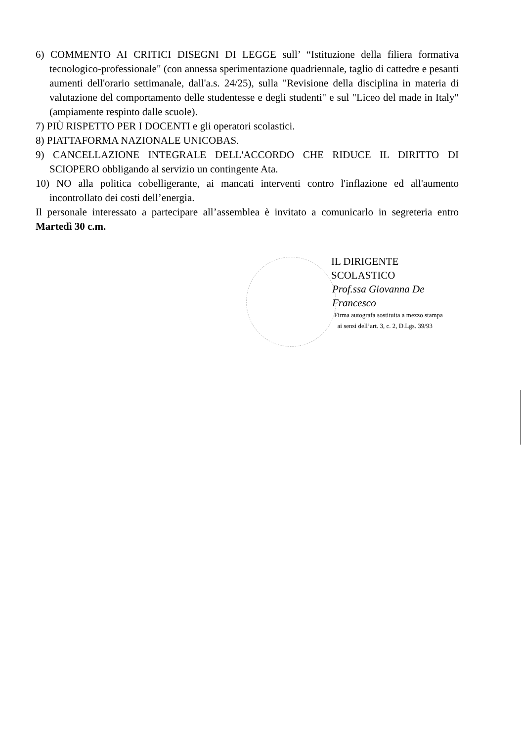6) COMMENTO AI CRITICI DISEGNI DI LEGGE sull’ “Istituzione della filiera formativa tecnologico-professionale" (con annessa sperimentazione quadriennale, taglio di cattedre e pesanti aumenti dell'orario settimanale, dall'a.s. 24/25), sulla "Revisione della disciplina in materia di valutazione del comportamento delle studentesse e degli studenti" e sul "Liceo del made in Italy" (ampiamente respinto dalle scuole).
7) PIÙ RISPETTO PER I DOCENTI e gli operatori scolastici.
8) PIATTAFORMA NAZIONALE UNICOBAS.
9) CANCELLAZIONE INTEGRALE DELL'ACCORDO CHE RIDUCE IL DIRITTO DI SCIOPERO obbligando al servizio un contingente Ata.
10) NO alla politica cobelligerante, ai mancati interventi contro l'inflazione ed all'aumento incontrollato dei costi dell’energia.
Il personale interessato a partecipare all’assemblea è invitato a comunicarlo in segreteria entro Martedì 30 c.m.
IL DIRIGENTE SCOLASTICO
Prof.ssa Giovanna De Francesco
Firma autografa sostituita a mezzo stampa
ai sensi dell’art. 3, c. 2, D.Lgs. 39/93